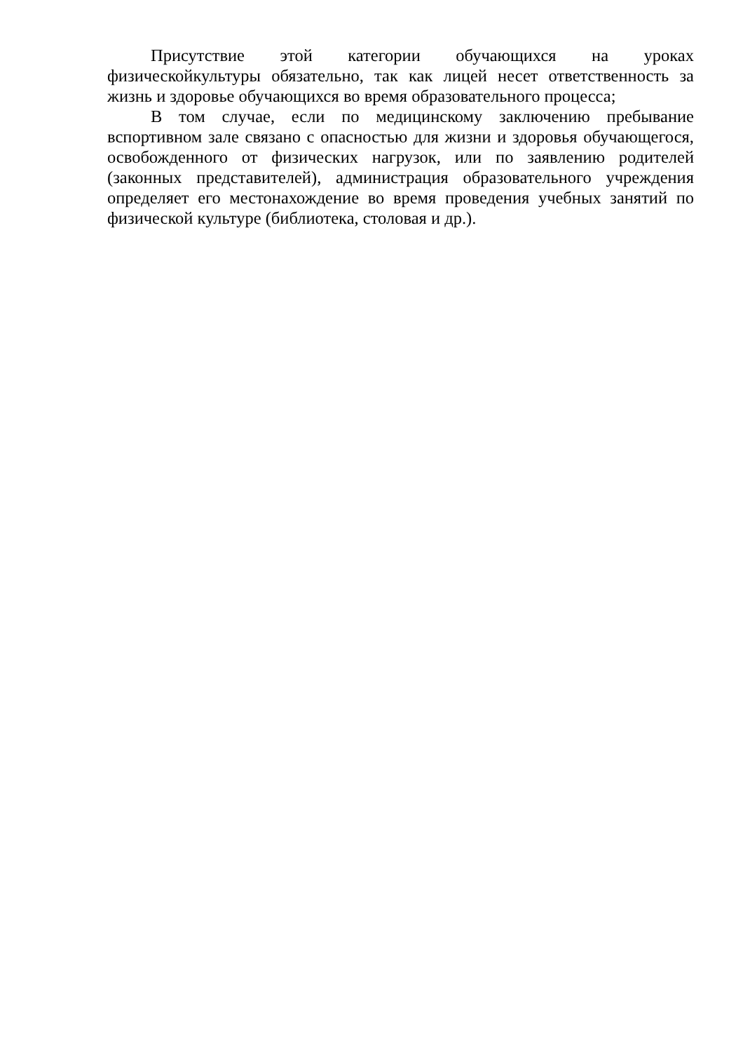Присутствие этой категории обучающихся на уроках физическойкультуры обязательно, так как лицей несет ответственность за жизнь и здоровье обучающихся во время образовательного процесса;
В том случае, если по медицинскому заключению пребывание вспортивном зале связано с опасностью для жизни и здоровья обучающегося, освобожденного от физических нагрузок, или по заявлению родителей (законных представителей), администрация образовательного учреждения определяет его местонахождение во время проведения учебных занятий по физической культуре (библиотека, столовая и др.).